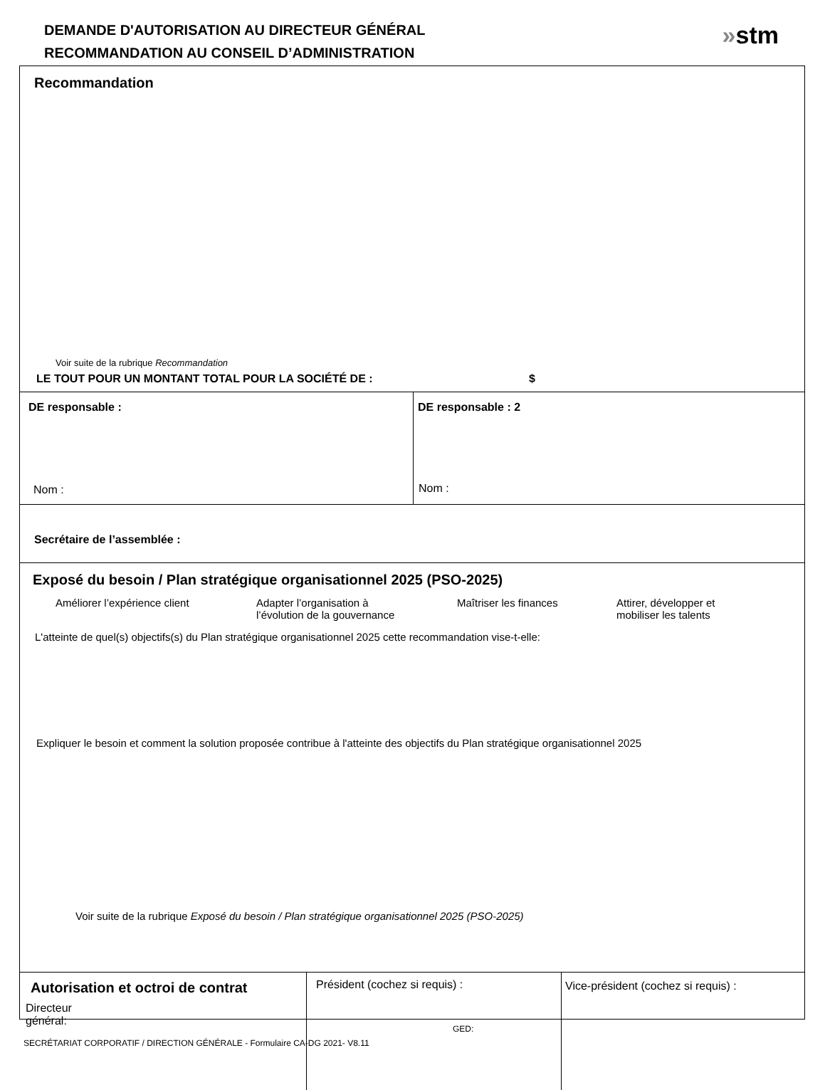DEMANDE D'AUTORISATION AU DIRECTEUR GÉNÉRAL
RECOMMANDATION AU CONSEIL D’ADMINISTRATION
»stm
Recommandation
Voir suite de la rubrique Recommandation
LE TOUT POUR UN MONTANT TOTAL POUR LA SOCIÉTÉ DE : $
DE responsable :
Nom :
DE responsable : 2
Nom :
Secrétaire de l’assemblée :
Exposé du besoin / Plan stratégique organisationnel 2025 (PSO-2025)
Améliorer l’expérience client Adapter l’organisation à
l’évolution de la gouvernance
Maîtriser les finances Attirer, développer et
mobiliser les talents
L'atteinte de quel(s) objectifs(s) du Plan stratégique organisationnel 2025 cette recommandation vise-t-elle:
Expliquer le besoin et comment la solution proposée contribue à l'atteinte des objectifs du Plan stratégique organisationnel 2025
Voir suite de la rubrique Exposé du besoin / Plan stratégique organisationnel 2025 (PSO-2025)
Autorisation et octroi de contrat
Directeur
général:
Président (cochez si requis) : Vice-président (cochez si requis) :
GED:
SECRÉTARIAT CORPORATIF / DIRECTION GÉNÉRALE - Formulaire CA-DG 2021- V8.11